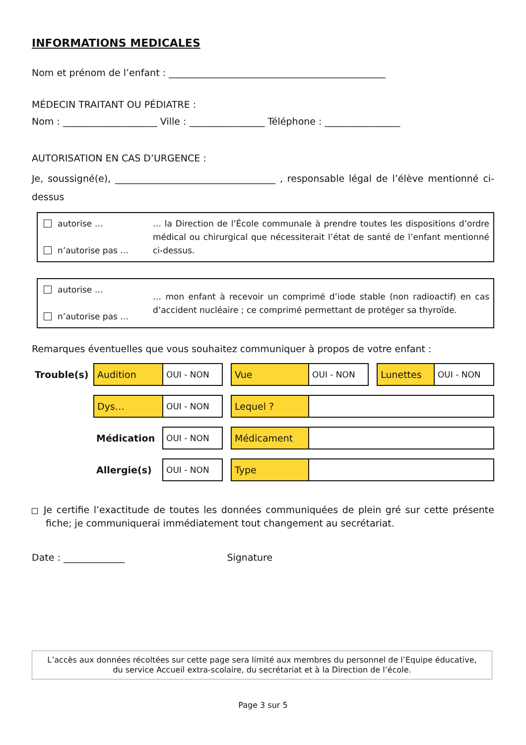INFORMATIONS MEDICALES
Nom et prénom de l’enfant : ______________________________________________
MÉDECIN TRAITANT OU PÉDIATRE :
Nom : ____________________ Ville : ________________ Téléphone : ________________
AUTORISATION EN CAS D’URGENCE :
Je, soussigné(e), __________________________________ , responsable légal de l’élève mentionné ci-dessus
autorise …
n’autorise pas …
… la Direction de l’École communale à prendre toutes les dispositions d’ordre médical ou chirurgical que nécessiterait l’état de santé de l’enfant mentionné ci-dessus.
autorise …
n’autorise pas …
… mon enfant à recevoir un comprimé d’iode stable (non radioactif) en cas d’accident nucléaire ; ce comprimé permettant de protéger sa thyroïde.
Remarques éventuelles que vous souhaitez communiquer à propos de votre enfant :
| Trouble(s) | Audition | OUI - NON | | Vue | OUI - NON | | Lunettes | OUI - NON |
| | Dys… | OUI - NON | | Lequel ? | | | | |
| | Médication | OUI - NON | | Médicament | | | | |
| | Allergie(s) | OUI - NON | | Type | | | | |
Je certifie l’exactitude de toutes les données communiquées de plein gré sur cette présente fiche; je communiquerai immédiatement tout changement au secrétariat.
Date : _____________ Signature
L’accès aux données récoltées sur cette page sera limité aux membres du personnel de l’Equipe éducative,
du service Accueil extra-scolaire, du secrétariat et à la Direction de l’école.
Page 3 sur 5